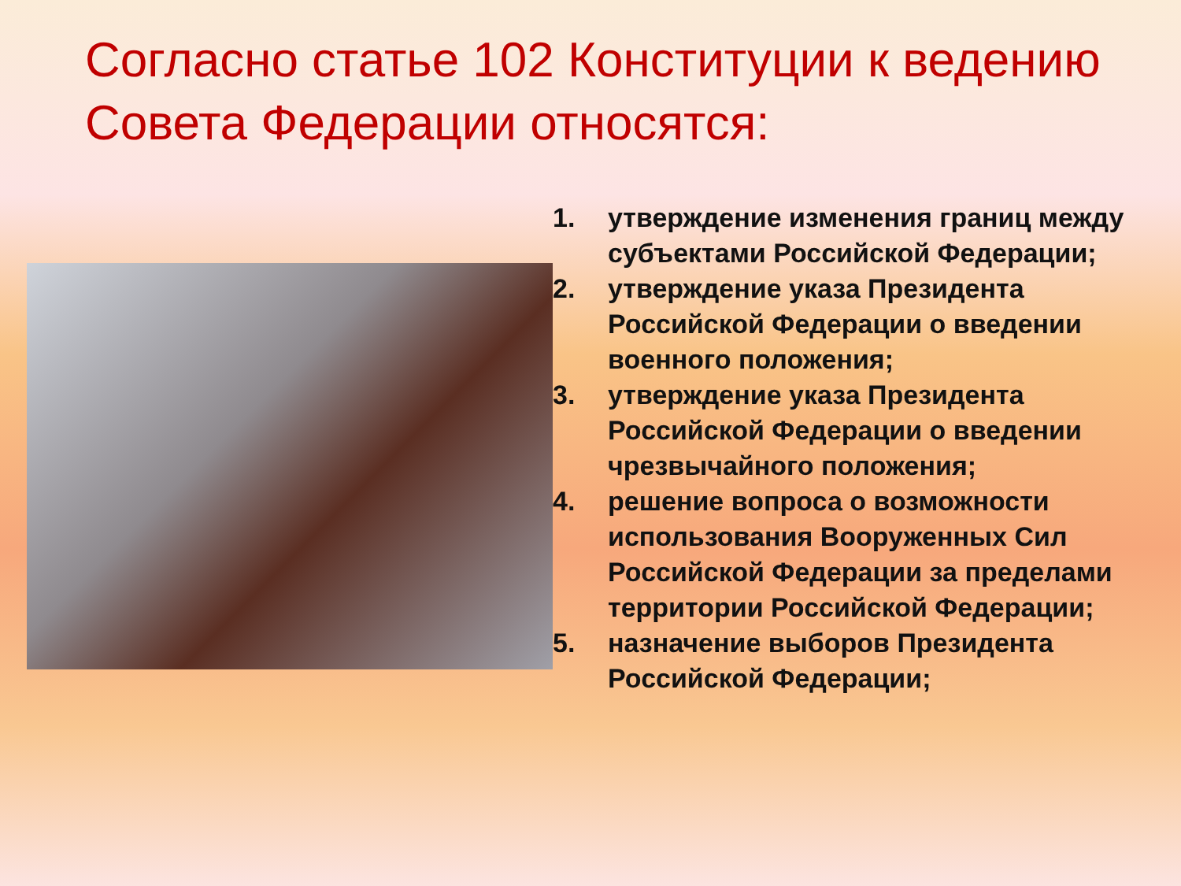Согласно статье 102 Конституции к ведению Совета Федерации относятся:
1. утверждение изменения границ между субъектами Российской Федерации;
2. утверждение указа Президента Российской Федерации о введении военного положения;
3. утверждение указа Президента Российской Федерации о введении чрезвычайного положения;
4. решение вопроса о возможности использования Вооруженных Сил Российской Федерации за пределами территории Российской Федерации;
5. назначение выборов Президента Российской Федерации;